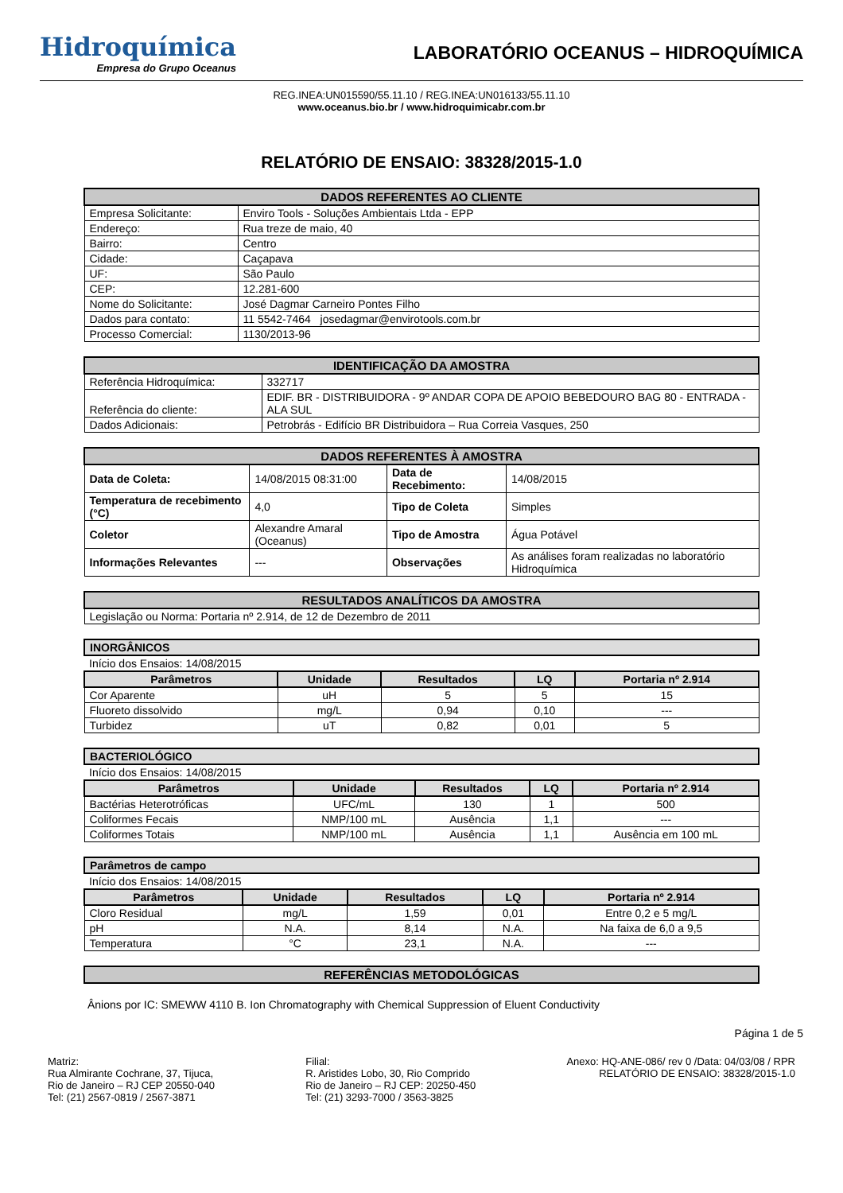Hidroquímica
Empresa do Grupo Oceanus
LABORATÓRIO OCEANUS – HIDROQUÍMICA
REG.INEA:UN015590/55.11.10 / REG.INEA:UN016133/55.11.10
www.oceanus.bio.br / www.hidroquimicabr.com.br
RELATÓRIO DE ENSAIO: 38328/2015-1.0
| DADOS REFERENTES AO CLIENTE | |
| --- | --- |
| Empresa Solicitante: | Enviro Tools - Soluções Ambientais Ltda - EPP |
| Endereço: | Rua treze de maio, 40 |
| Bairro: | Centro |
| Cidade: | Caçapava |
| UF: | São Paulo |
| CEP: | 12.281-600 |
| Nome do Solicitante: | José Dagmar Carneiro Pontes Filho |
| Dados para contato: | 11 5542-7464 josedagmar@envirotools.com.br |
| Processo Comercial: | 1130/2013-96 |
| IDENTIFICAÇÃO DA AMOSTRA | |
| --- | --- |
| Referência Hidroquímica: | 332717 |
| Referência do cliente: | EDIF. BR - DISTRIBUIDORA - 9º ANDAR COPA DE APOIO BEBEDOURO BAG 80 - ENTRADA - ALA SUL |
| Dados Adicionais: | Petrobrás - Edifício BR Distribuidora – Rua Correia Vasques, 250 |
| DADOS REFERENTES À AMOSTRA | | | |
| --- | --- | --- | --- |
| Data de Coleta: | 14/08/2015 08:31:00 | Data de Recebimento: | 14/08/2015 |
| Temperatura de recebimento (°C) | 4,0 | Tipo de Coleta | Simples |
| Coletor | Alexandre Amaral (Oceanus) | Tipo de Amostra | Água Potável |
| Informações Relevantes | --- | Observações | As análises foram realizadas no laboratório Hidroquímica |
| RESULTADOS ANALÍTICOS DA AMOSTRA |
| --- |
| Legislação ou Norma: Portaria nº 2.914, de 12 de Dezembro de 2011 |
| INORGÂNICOS | | | | |
| --- | --- | --- | --- | --- |
| Início dos Ensaios: 14/08/2015 | | | | |
| Parâmetros | Unidade | Resultados | LQ | Portaria nº 2.914 |
| Cor Aparente | uH | 5 | 5 | 15 |
| Fluoreto dissolvido | mg/L | 0,94 | 0,10 | --- |
| Turbidez | uT | 0,82 | 0,01 | 5 |
| BACTERIOLÓGICO | | | | |
| --- | --- | --- | --- | --- |
| Início dos Ensaios: 14/08/2015 | | | | |
| Parâmetros | Unidade | Resultados | LQ | Portaria nº 2.914 |
| Bactérias Heterotróficas | UFC/mL | 130 | 1 | 500 |
| Coliformes Fecais | NMP/100 mL | Ausência | 1,1 | --- |
| Coliformes Totais | NMP/100 mL | Ausência | 1,1 | Ausência em 100 mL |
| Parâmetros de campo | | | | |
| --- | --- | --- | --- | --- |
| Início dos Ensaios: 14/08/2015 | | | | |
| Parâmetros | Unidade | Resultados | LQ | Portaria nº 2.914 |
| Cloro Residual | mg/L | 1,59 | 0,01 | Entre 0,2 e 5 mg/L |
| pH | N.A. | 8,14 | N.A. | Na faixa de 6,0 a 9,5 |
| Temperatura | °C | 23,1 | N.A. | --- |
| REFERÊNCIAS METODOLÓGICAS |
| --- |
Ânions por IC: SMEWW 4110 B. Ion Chromatography with Chemical Suppression of Eluent Conductivity
Página 1 de 5
Matriz:
Rua Almirante Cochrane, 37, Tijuca,
Rio de Janeiro – RJ CEP 20550-040
Tel: (21) 2567-0819 / 2567-3871
Filial:
R. Aristides Lobo, 30, Rio Comprido
Rio de Janeiro – RJ CEP: 20250-450
Tel: (21) 3293-7000 / 3563-3825
Anexo: HQ-ANE-086/ rev 0 /Data: 04/03/08 / RPR
RELATÓRIO DE ENSAIO: 38328/2015-1.0